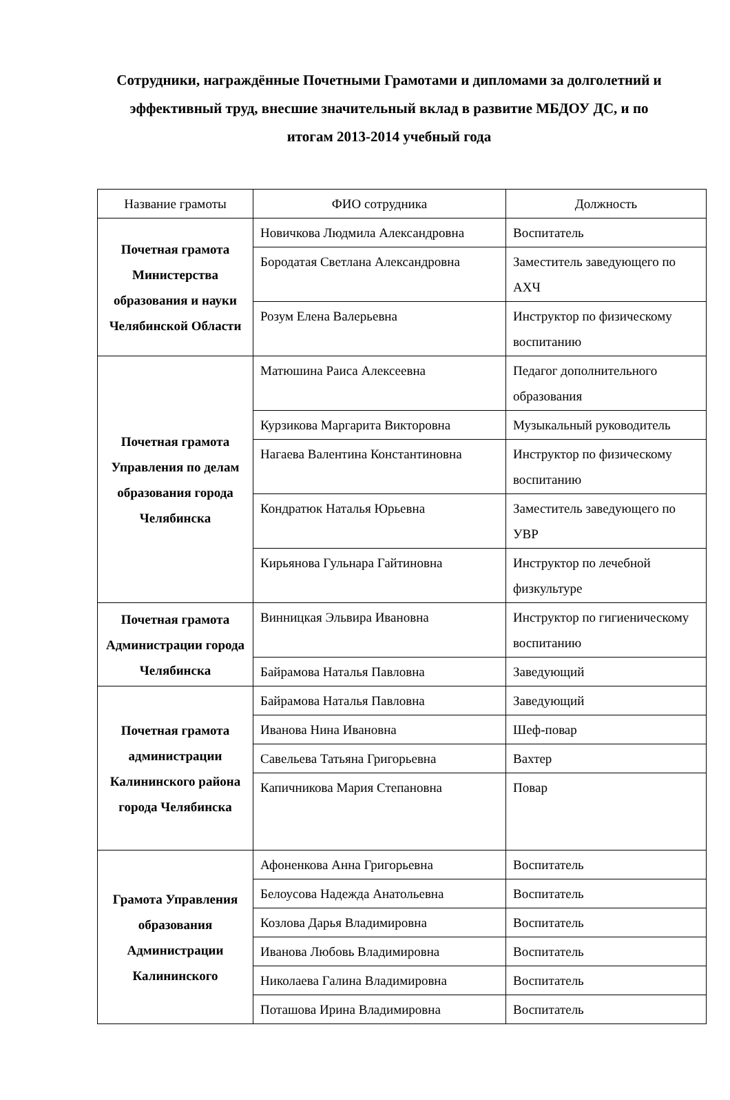Сотрудники, награждённые Почетными Грамотами и дипломами за долголетний и эффективный труд, внесшие значительный вклад в развитие МБДОУ ДС, и по итогам 2013-2014 учебный года
| Название грамоты | ФИО сотрудника | Должность |
| --- | --- | --- |
| Почетная грамота Министерства образования и науки Челябинской Области | Новичкова Людмила Александровна | Воспитатель |
| | Бородатая Светлана Александровна | Заместитель заведующего по АХЧ |
| | Розум Елена Валерьевна | Инструктор по физическому воспитанию |
| Почетная грамота Управления по делам образования города Челябинска | Матюшина Раиса Алексеевна | Педагог дополнительного образования |
| | Курзикова Маргарита Викторовна | Музыкальный руководитель |
| | Нагаева Валентина Константиновна | Инструктор по физическому воспитанию |
| | Кондратюк Наталья Юрьевна | Заместитель заведующего по УВР |
| | Кирьянова Гульнара Гайтиновна | Инструктор по лечебной физкультуре |
| Почетная грамота Администрации города Челябинска | Винницкая Эльвира Ивановна | Инструктор по гигиеническому воспитанию |
| | Байрамова Наталья Павловна | Заведующий |
| Почетная грамота администрации Калининского района города Челябинска | Байрамова Наталья Павловна | Заведующий |
| | Иванова Нина Ивановна | Шеф-повар |
| | Савельева Татьяна Григорьевна | Вахтер |
| | Капичникова Мария Степановна | Повар |
| Грамота Управления образования Администрации Калининского | Афоненкова Анна Григорьевна | Воспитатель |
| | Белоусова Надежда Анатольевна | Воспитатель |
| | Козлова Дарья Владимировна | Воспитатель |
| | Иванова Любовь Владимировна | Воспитатель |
| | Николаева Галина Владимировна | Воспитатель |
| | Поташова Ирина Владимировна | Воспитатель |